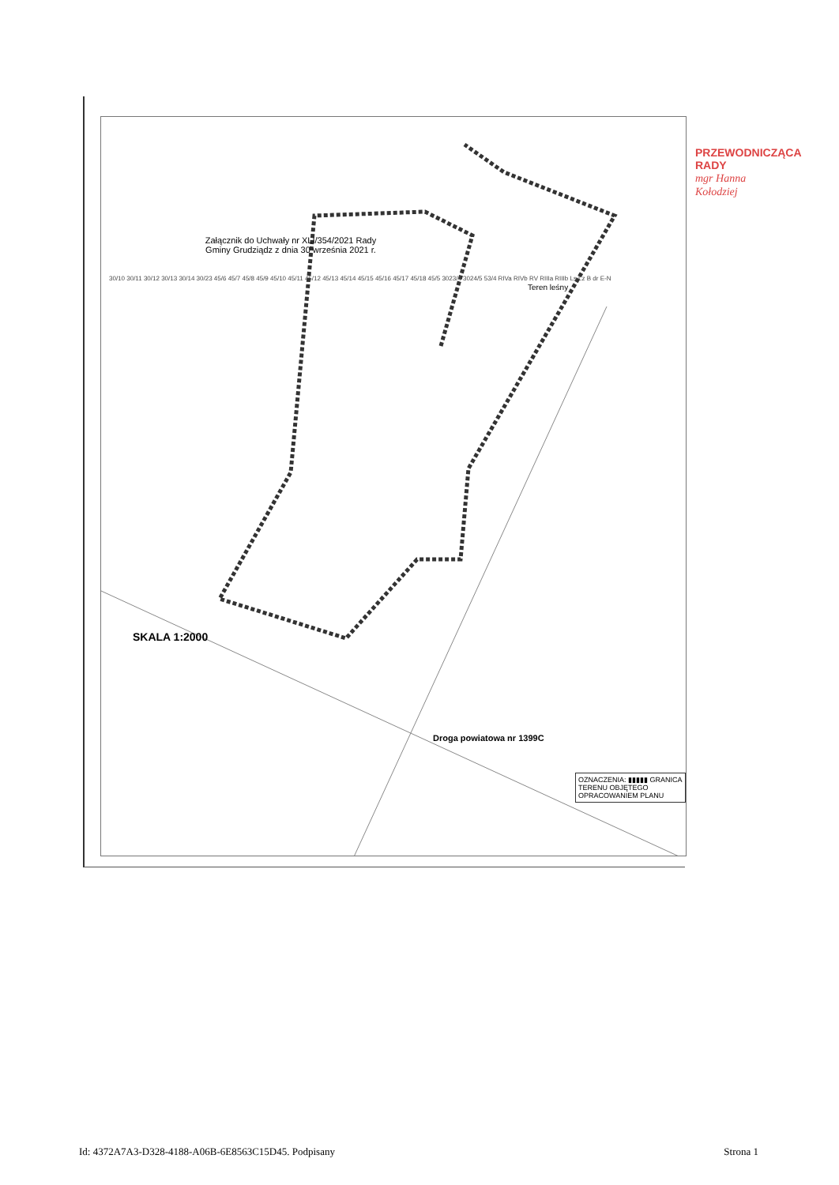Załącznik do Uchwały nr XLI/354/2021 Rady Gminy Grudziądz z dnia 30 września 2021 r.
SKALA 1:2000
Teren leśny
30/10 30/11 30/12 30/13 30/14 30/23 45/6 45/7 45/8 45/9 45/10 45/11 45/12 45/13 45/14 45/15 45/16 45/17 45/18 45/5 3023/4 3024/5 53/4 RIVa RIVb RV RIIIa RIIIb Ls Lz B dr E-N
Droga powiatowa nr 1399C
OZNACZENIA: ▮▮▮▮▮ GRANICA TERENU OBJĘTEGO OPRACOWANIEM PLANU
PRZEWODNICZĄCA RADY
mgr Hanna Kołodziej
Id: 4372A7A3-D328-4188-A06B-6E8563C15D45. Podpisany Strona 1